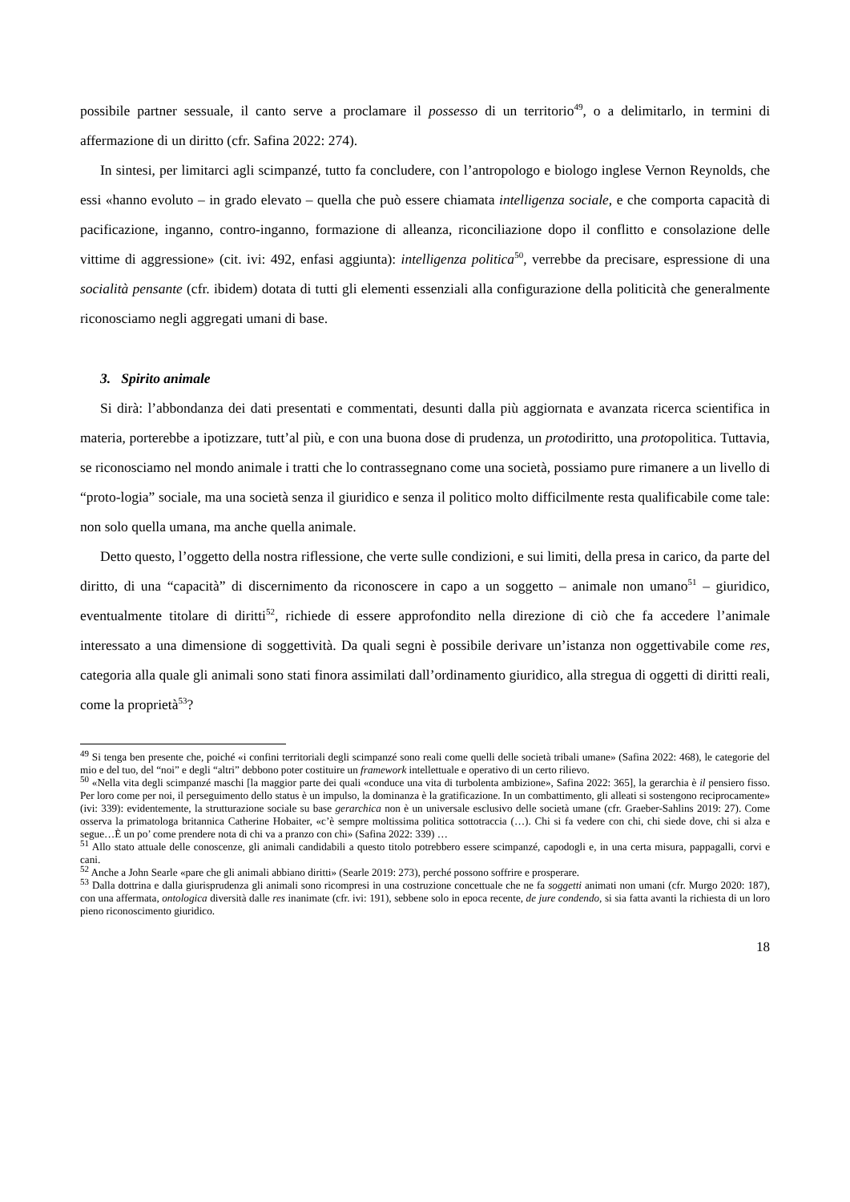possibile partner sessuale, il canto serve a proclamare il possesso di un territorio<sup>49</sup>, o a delimitarlo, in termini di affermazione di un diritto (cfr. Safina 2022: 274).
In sintesi, per limitarci agli scimpanzé, tutto fa concludere, con l’antropologo e biologo inglese Vernon Reynolds, che essi «hanno evoluto – in grado elevato – quella che può essere chiamata intelligenza sociale, e che comporta capacità di pacificazione, inganno, contro-inganno, formazione di alleanza, riconciliazione dopo il conflitto e consolazione delle vittime di aggressione» (cit. ivi: 492, enfasi aggiunta): intelligenza politica<sup>50</sup>, verrebbe da precisare, espressione di una socialità pensante (cfr. ibidem) dotata di tutti gli elementi essenziali alla configurazione della politicità che generalmente riconosciamo negli aggregati umani di base.
3. Spirito animale
Si dirà: l’abbondanza dei dati presentati e commentati, desunti dalla più aggiornata e avanzata ricerca scientifica in materia, porterebbe a ipotizzare, tutt’al più, e con una buona dose di prudenza, un protodiritto, una protopolitica. Tuttavia, se riconosciamo nel mondo animale i tratti che lo contrassegnano come una società, possiamo pure rimanere a un livello di “proto-logia” sociale, ma una società senza il giuridico e senza il politico molto difficilmente resta qualificabile come tale: non solo quella umana, ma anche quella animale.
Detto questo, l’oggetto della nostra riflessione, che verte sulle condizioni, e sui limiti, della presa in carico, da parte del diritto, di una “capacità” di discernimento da riconoscere in capo a un soggetto – animale non umano<sup>51</sup> – giuridico, eventualmente titolare di diritti<sup>52</sup>, richiede di essere approfondito nella direzione di ciò che fa accedere l’animale interessato a una dimensione di soggettività. Da quali segni è possibile derivare un’istanza non oggettivabile come res, categoria alla quale gli animali sono stati finora assimilati dall’ordinamento giuridico, alla stregua di oggetti di diritti reali, come la proprietà<sup>53</sup>?
<sup>49</sup> Si tenga ben presente che, poiché «i confini territoriali degli scimpanzé sono reali come quelli delle società tribali umane» (Safina 2022: 468), le categorie del mio e del tuo, del “noi” e degli “altri” debbono poter costituire un framework intellettuale e operativo di un certo rilievo.
<sup>50</sup> «Nella vita degli scimpanzé maschi [la maggior parte dei quali «conduce una vita di turbolenta ambizione», Safina 2022: 365], la gerarchia è il pensiero fisso. Per loro come per noi, il perseguimento dello status è un impulso, la dominanza è la gratificazione. In un combattimento, gli alleati si sostengono reciprocamente» (ivi: 339): evidentemente, la strutturazione sociale su base gerarchica non è un universale esclusivo delle società umane (cfr. Graeber-Sahlins 2019: 27). Come osserva la primatologa britannica Catherine Hobaiter, «c’è sempre moltissima politica sottotraccia (…). Chi si fa vedere con chi, chi siede dove, chi si alza e segue…È un po’ come prendere nota di chi va a pranzo con chi» (Safina 2022: 339) …
<sup>51</sup> Allo stato attuale delle conoscenze, gli animali candidabili a questo titolo potrebbero essere scimpanzé, capodogli e, in una certa misura, pappagalli, corvi e cani.
<sup>52</sup> Anche a John Searle «pare che gli animali abbiano diritti» (Searle 2019: 273), perché possono soffrire e prosperare.
<sup>53</sup> Dalla dottrina e dalla giurisprudenza gli animali sono ricompresi in una costruzione concettuale che ne fa soggetti animati non umani (cfr. Murgo 2020: 187), con una affermata, ontologica diversità dalle res inanimate (cfr. ivi: 191), sebbene solo in epoca recente, de jure condendo, si sia fatta avanti la richiesta di un loro pieno riconoscimento giuridico.
18